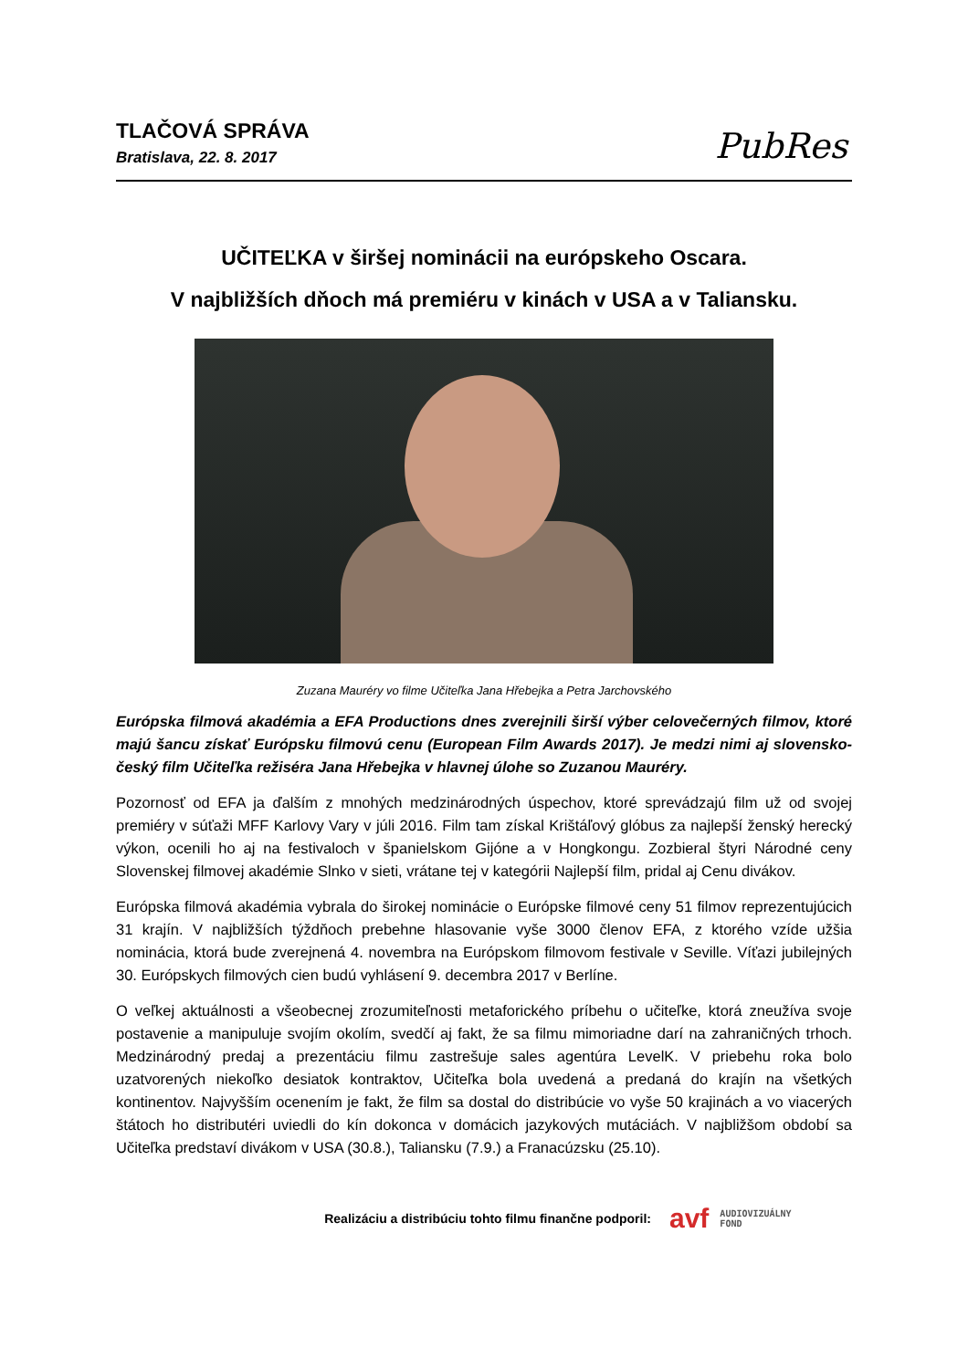TLAČOVÁ SPRÁVA
Bratislava, 22. 8. 2017
PubRes
UČITEĽKA v širšej nominácii na európskeho Oscara.
V najbližších dňoch má premiéru v kinách v USA a v Taliansku.
Zuzana Mauréry vo filme Učiteľka Jana Hřebejka a Petra Jarchovského
Európska filmová akadémia a EFA Productions dnes zverejnili širší výber celovečerných filmov, ktoré majú šancu získať Európsku filmovú cenu (European Film Awards 2017). Je medzi nimi aj slovensko-český film Učiteľka režiséra Jana Hřebejka v hlavnej úlohe so Zuzanou Mauréry.
Pozornosť od EFA ja ďalším z mnohých medzinárodných úspechov, ktoré sprevádzajú film už od svojej premiéry v súťaži MFF Karlovy Vary v júli 2016. Film tam získal Krištáľový glóbus za najlepší ženský herecký výkon, ocenili ho aj na festivaloch v španielskom Gijóne a v Hongkongu. Zozbieral štyri Národné ceny Slovenskej filmovej akadémie Slnko v sieti, vrátane tej v kategórii Najlepší film, pridal aj Cenu divákov.
Európska filmová akadémia vybrala do širokej nominácie o Európske filmové ceny 51 filmov reprezentujúcich 31 krajín. V najbližších týždňoch prebehne hlasovanie vyše 3000 členov EFA, z ktorého vzíde užšia nominácia, ktorá bude zverejnená 4. novembra na Európskom filmovom festivale v Seville. Víťazi jubilejných 30. Európskych filmových cien budú vyhlásení 9. decembra 2017 v Berlíne.
O veľkej aktuálnosti a všeobecnej zrozumiteľnosti metaforického príbehu o učiteľke, ktorá zneužíva svoje postavenie a manipuluje svojím okolím, svedčí aj fakt, že sa filmu mimoriadne darí na zahraničných trhoch. Medzinárodný predaj a prezentáciu filmu zastrešuje sales agentúra LevelK. V priebehu roka bolo uzatvorených niekoľko desiatok kontraktov, Učiteľka bola uvedená a predaná do krajín na všetkých kontinentov. Najvyšším ocenením je fakt, že film sa dostal do distribúcie vo vyše 50 krajinách a vo viacerých štátoch ho distributéri uviedli do kín dokonca v domácich jazykových mutáciách. V najbližšom období sa Učiteľka predstaví divákom v USA (30.8.), Taliansku (7.9.) a Franacúzsku (25.10).
Realizáciu a distribúciu tohto filmu finančne podporil:
avf AUDIOVIZUÁLNY
FOND